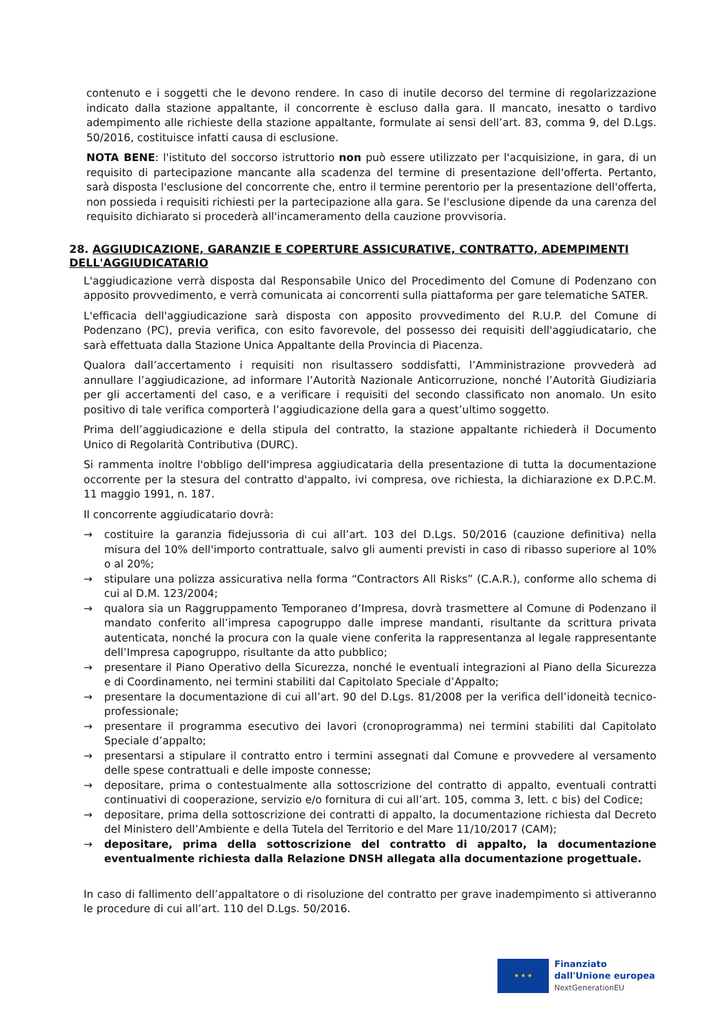contenuto e i soggetti che le devono rendere. In caso di inutile decorso del termine di regolarizzazione indicato dalla stazione appaltante, il concorrente è escluso dalla gara. Il mancato, inesatto o tardivo adempimento alle richieste della stazione appaltante, formulate ai sensi dell’art. 83, comma 9, del D.Lgs. 50/2016, costituisce infatti causa di esclusione.
NOTA BENE: l'istituto del soccorso istruttorio non può essere utilizzato per l'acquisizione, in gara, di un requisito di partecipazione mancante alla scadenza del termine di presentazione dell'offerta. Pertanto, sarà disposta l'esclusione del concorrente che, entro il termine perentorio per la presentazione dell'offerta, non possieda i requisiti richiesti per la partecipazione alla gara. Se l'esclusione dipende da una carenza del requisito dichiarato si procederà all'incameramento della cauzione provvisoria.
28. AGGIUDICAZIONE, GARANZIE E COPERTURE ASSICURATIVE, CONTRATTO, ADEMPIMENTI DELL'AGGIUDICATARIO
L'aggiudicazione verrà disposta dal Responsabile Unico del Procedimento del Comune di Podenzano con apposito provvedimento, e verrà comunicata ai concorrenti sulla piattaforma per gare telematiche SATER.
L'efficacia dell'aggiudicazione sarà disposta con apposito provvedimento del R.U.P. del Comune di Podenzano (PC), previa verifica, con esito favorevole, del possesso dei requisiti dell'aggiudicatario, che sarà effettuata dalla Stazione Unica Appaltante della Provincia di Piacenza.
Qualora dall’accertamento i requisiti non risultassero soddisfatti, l’Amministrazione provvederà ad annullare l’aggiudicazione, ad informare l’Autorità Nazionale Anticorruzione, nonché l’Autorità Giudiziaria per gli accertamenti del caso, e a verificare i requisiti del secondo classificato non anomalo. Un esito positivo di tale verifica comporterà l’aggiudicazione della gara a quest’ultimo soggetto.
Prima dell’aggiudicazione e della stipula del contratto, la stazione appaltante richiederà il Documento Unico di Regolarità Contributiva (DURC).
Si rammenta inoltre l'obbligo dell'impresa aggiudicataria della presentazione di tutta la documentazione occorrente per la stesura del contratto d'appalto, ivi compresa, ove richiesta, la dichiarazione ex D.P.C.M. 11 maggio 1991, n. 187.
Il concorrente aggiudicatario dovrà:
→ costituire la garanzia fidejussoria di cui all’art. 103 del D.Lgs. 50/2016 (cauzione definitiva) nella misura del 10% dell'importo contrattuale, salvo gli aumenti previsti in caso di ribasso superiore al 10% o al 20%;
→ stipulare una polizza assicurativa nella forma “Contractors All Risks” (C.A.R.), conforme allo schema di cui al D.M. 123/2004;
→ qualora sia un Raggruppamento Temporaneo d’Impresa, dovrà trasmettere al Comune di Podenzano il mandato conferito all’impresa capogruppo dalle imprese mandanti, risultante da scrittura privata autenticata, nonché la procura con la quale viene conferita la rappresentanza al legale rappresentante dell’Impresa capogruppo, risultante da atto pubblico;
→ presentare il Piano Operativo della Sicurezza, nonché le eventuali integrazioni al Piano della Sicurezza e di Coordinamento, nei termini stabiliti dal Capitolato Speciale d’Appalto;
→ presentare la documentazione di cui all’art. 90 del D.Lgs. 81/2008 per la verifica dell’idoneità tecnico-professionale;
→ presentare il programma esecutivo dei lavori (cronoprogramma) nei termini stabiliti dal Capitolato Speciale d’appalto;
→ presentarsi a stipulare il contratto entro i termini assegnati dal Comune e provvedere al versamento delle spese contrattuali e delle imposte connesse;
→ depositare, prima o contestualmente alla sottoscrizione del contratto di appalto, eventuali contratti continuativi di cooperazione, servizio e/o fornitura di cui all’art. 105, comma 3, lett. c bis) del Codice;
→ depositare, prima della sottoscrizione dei contratti di appalto, la documentazione richiesta dal Decreto del Ministero dell’Ambiente e della Tutela del Territorio e del Mare 11/10/2017 (CAM);
→ depositare, prima della sottoscrizione del contratto di appalto, la documentazione eventualmente richiesta dalla Relazione DNSH allegata alla documentazione progettuale.
In caso di fallimento dell’appaltatore o di risoluzione del contratto per grave inadempimento si attiveranno le procedure di cui all’art. 110 del D.Lgs. 50/2016.
★ ★ ★
Finanziato
dall'Unione europea
NextGenerationEU